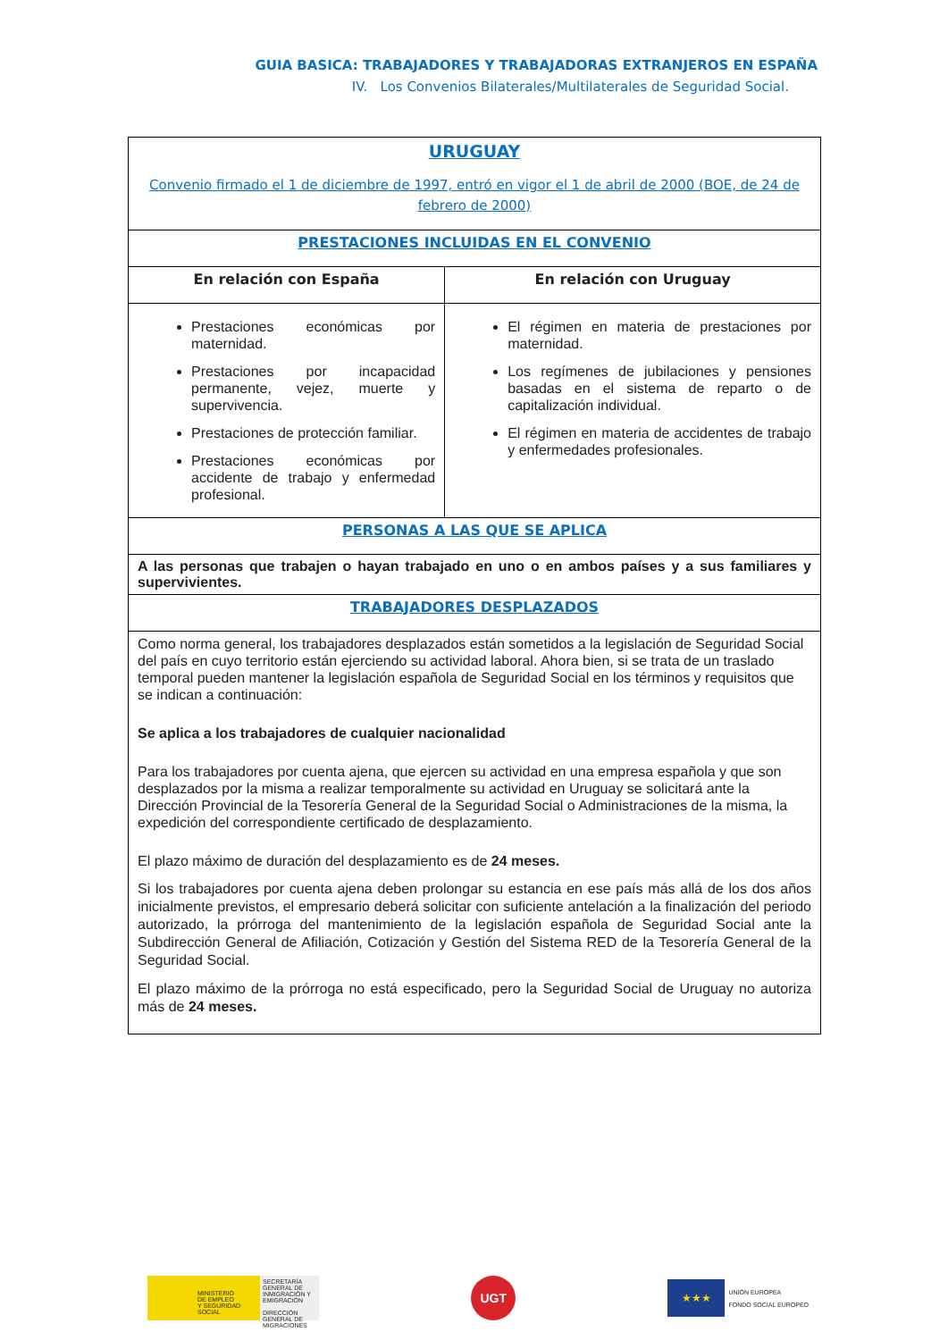GUIA BASICA: TRABAJADORES Y TRABAJADORAS EXTRANJEROS EN ESPAÑA
IV. Los Convenios Bilaterales/Multilaterales de Seguridad Social.
| URUGUAY Convenio firmado el 1 de diciembre de 1997, entró en vigor el 1 de abril de 2000 (BOE, de 24 de febrero de 2000) | |
| PRESTACIONES INCLUIDAS EN EL CONVENIO | |
| En relación con España | En relación con Uruguay |
| Prestaciones económicas por maternidad. Prestaciones por incapacidad permanente, vejez, muerte y supervivencia. Prestaciones de protección familiar. Prestaciones económicas por accidente de trabajo y enfermedad profesional. | El régimen en materia de prestaciones por maternidad. Los regímenes de jubilaciones y pensiones basadas en el sistema de reparto o de capitalización individual. El régimen en materia de accidentes de trabajo y enfermedades profesionales. |
| PERSONAS A LAS QUE SE APLICA | |
| A las personas que trabajen o hayan trabajado en uno o en ambos países y a sus familiares y supervivientes. | |
| TRABAJADORES DESPLAZADOS | |
| Como norma general, los trabajadores desplazados están sometidos a la legislación de Seguridad Social del país en cuyo territorio están ejerciendo su actividad laboral. Ahora bien, si se trata de un traslado temporal pueden mantener la legislación española de Seguridad Social en los términos y requisitos que se indican a continuación: Se aplica a los trabajadores de cualquier nacionalidad Para los trabajadores por cuenta ajena, que ejercen su actividad en una empresa española y que son desplazados por la misma a realizar temporalmente su actividad en Uruguay se solicitará ante la Dirección Provincial de la Tesorería General de la Seguridad Social o Administraciones de la misma, la expedición del correspondiente certificado de desplazamiento. El plazo máximo de duración del desplazamiento es de 24 meses. Si los trabajadores por cuenta ajena deben prolongar su estancia en ese país más allá de los dos años inicialmente previstos, el empresario deberá solicitar con suficiente antelación a la finalización del periodo autorizado, la prórroga del mantenimiento de la legislación española de Seguridad Social ante la Subdirección General de Afiliación, Cotización y Gestión del Sistema RED de la Tesorería General de la Seguridad Social. El plazo máximo de la prórroga no está especificado, pero la Seguridad Social de Uruguay no autoriza más de 24 meses. | |
MINISTERIO
DE EMPLEO
Y SEGURIDAD SOCIAL
SECRETARÍA GENERAL DE INMIGRACIÓN Y EMIGRACIÓN
DIRECCIÓN GENERAL DE MIGRACIONES
UGT
★★★
UNIÓN EUROPEA
FONDO SOCIAL EUROPEO